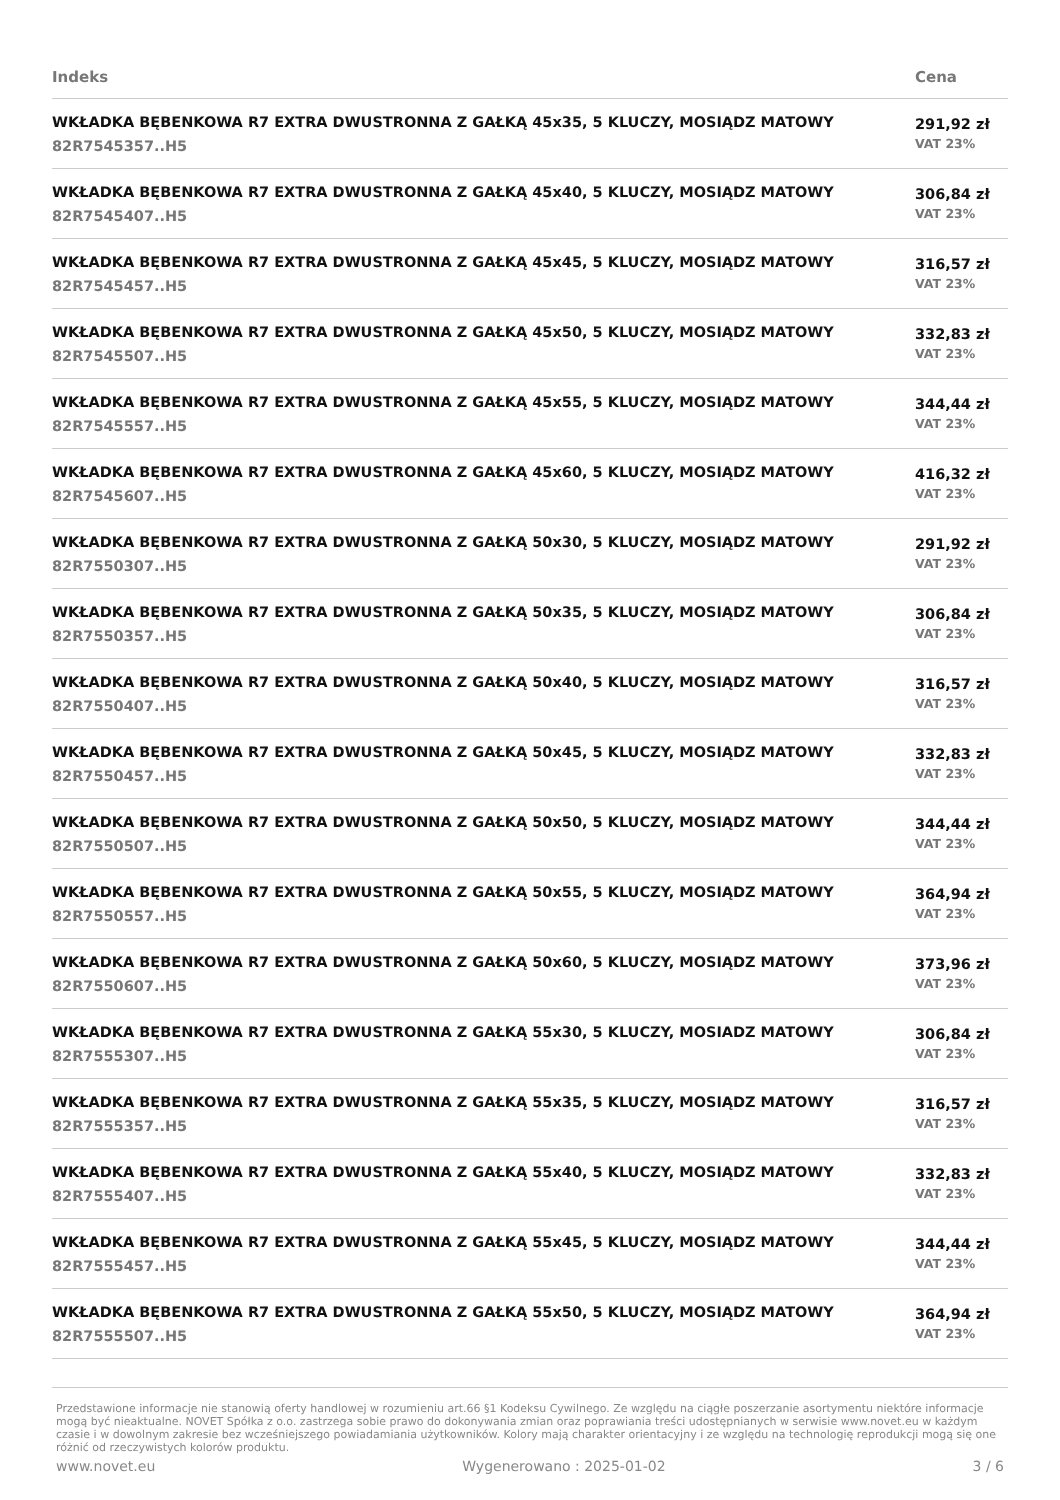| Indeks | Cena |
| --- | --- |
| WKŁADKA BĘBENKOWA R7 EXTRA DWUSTRONNA Z GAŁKĄ 45x35, 5 KLUCZY, MOSIĄDZ MATOWY 82R7545357..H5 | 291,92 zł VAT 23% |
| WKŁADKA BĘBENKOWA R7 EXTRA DWUSTRONNA Z GAŁKĄ 45x40, 5 KLUCZY, MOSIĄDZ MATOWY 82R7545407..H5 | 306,84 zł VAT 23% |
| WKŁADKA BĘBENKOWA R7 EXTRA DWUSTRONNA Z GAŁKĄ 45x45, 5 KLUCZY, MOSIĄDZ MATOWY 82R7545457..H5 | 316,57 zł VAT 23% |
| WKŁADKA BĘBENKOWA R7 EXTRA DWUSTRONNA Z GAŁKĄ 45x50, 5 KLUCZY, MOSIĄDZ MATOWY 82R7545507..H5 | 332,83 zł VAT 23% |
| WKŁADKA BĘBENKOWA R7 EXTRA DWUSTRONNA Z GAŁKĄ 45x55, 5 KLUCZY, MOSIĄDZ MATOWY 82R7545557..H5 | 344,44 zł VAT 23% |
| WKŁADKA BĘBENKOWA R7 EXTRA DWUSTRONNA Z GAŁKĄ 45x60, 5 KLUCZY, MOSIĄDZ MATOWY 82R7545607..H5 | 416,32 zł VAT 23% |
| WKŁADKA BĘBENKOWA R7 EXTRA DWUSTRONNA Z GAŁKĄ 50x30, 5 KLUCZY, MOSIĄDZ MATOWY 82R7550307..H5 | 291,92 zł VAT 23% |
| WKŁADKA BĘBENKOWA R7 EXTRA DWUSTRONNA Z GAŁKĄ 50x35, 5 KLUCZY, MOSIĄDZ MATOWY 82R7550357..H5 | 306,84 zł VAT 23% |
| WKŁADKA BĘBENKOWA R7 EXTRA DWUSTRONNA Z GAŁKĄ 50x40, 5 KLUCZY, MOSIĄDZ MATOWY 82R7550407..H5 | 316,57 zł VAT 23% |
| WKŁADKA BĘBENKOWA R7 EXTRA DWUSTRONNA Z GAŁKĄ 50x45, 5 KLUCZY, MOSIĄDZ MATOWY 82R7550457..H5 | 332,83 zł VAT 23% |
| WKŁADKA BĘBENKOWA R7 EXTRA DWUSTRONNA Z GAŁKĄ 50x50, 5 KLUCZY, MOSIĄDZ MATOWY 82R7550507..H5 | 344,44 zł VAT 23% |
| WKŁADKA BĘBENKOWA R7 EXTRA DWUSTRONNA Z GAŁKĄ 50x55, 5 KLUCZY, MOSIĄDZ MATOWY 82R7550557..H5 | 364,94 zł VAT 23% |
| WKŁADKA BĘBENKOWA R7 EXTRA DWUSTRONNA Z GAŁKĄ 50x60, 5 KLUCZY, MOSIĄDZ MATOWY 82R7550607..H5 | 373,96 zł VAT 23% |
| WKŁADKA BĘBENKOWA R7 EXTRA DWUSTRONNA Z GAŁKĄ 55x30, 5 KLUCZY, MOSIADZ MATOWY 82R7555307..H5 | 306,84 zł VAT 23% |
| WKŁADKA BĘBENKOWA R7 EXTRA DWUSTRONNA Z GAŁKĄ 55x35, 5 KLUCZY, MOSIĄDZ MATOWY 82R7555357..H5 | 316,57 zł VAT 23% |
| WKŁADKA BĘBENKOWA R7 EXTRA DWUSTRONNA Z GAŁKĄ 55x40, 5 KLUCZY, MOSIĄDZ MATOWY 82R7555407..H5 | 332,83 zł VAT 23% |
| WKŁADKA BĘBENKOWA R7 EXTRA DWUSTRONNA Z GAŁKĄ 55x45, 5 KLUCZY, MOSIĄDZ MATOWY 82R7555457..H5 | 344,44 zł VAT 23% |
| WKŁADKA BĘBENKOWA R7 EXTRA DWUSTRONNA Z GAŁKĄ 55x50, 5 KLUCZY, MOSIĄDZ MATOWY 82R7555507..H5 | 364,94 zł VAT 23% |
Przedstawione informacje nie stanowią oferty handlowej w rozumieniu art.66 §1 Kodeksu Cywilnego. Ze względu na ciągłe poszerzanie asortymentu niektóre informacje mogą być nieaktualne. NOVET Spółka z o.o. zastrzega sobie prawo do dokonywania zmian oraz poprawiania treści udostępnianych w serwisie www.novet.eu w każdym czasie i w dowolnym zakresie bez wcześniejszego powiadamiania użytkowników. Kolory mają charakter orientacyjny i ze względu na technologię reprodukcji mogą się one różnić od rzeczywistych kolorów produktu.
www.novet.eu Wygenerowano : 2025-01-02 3 / 6